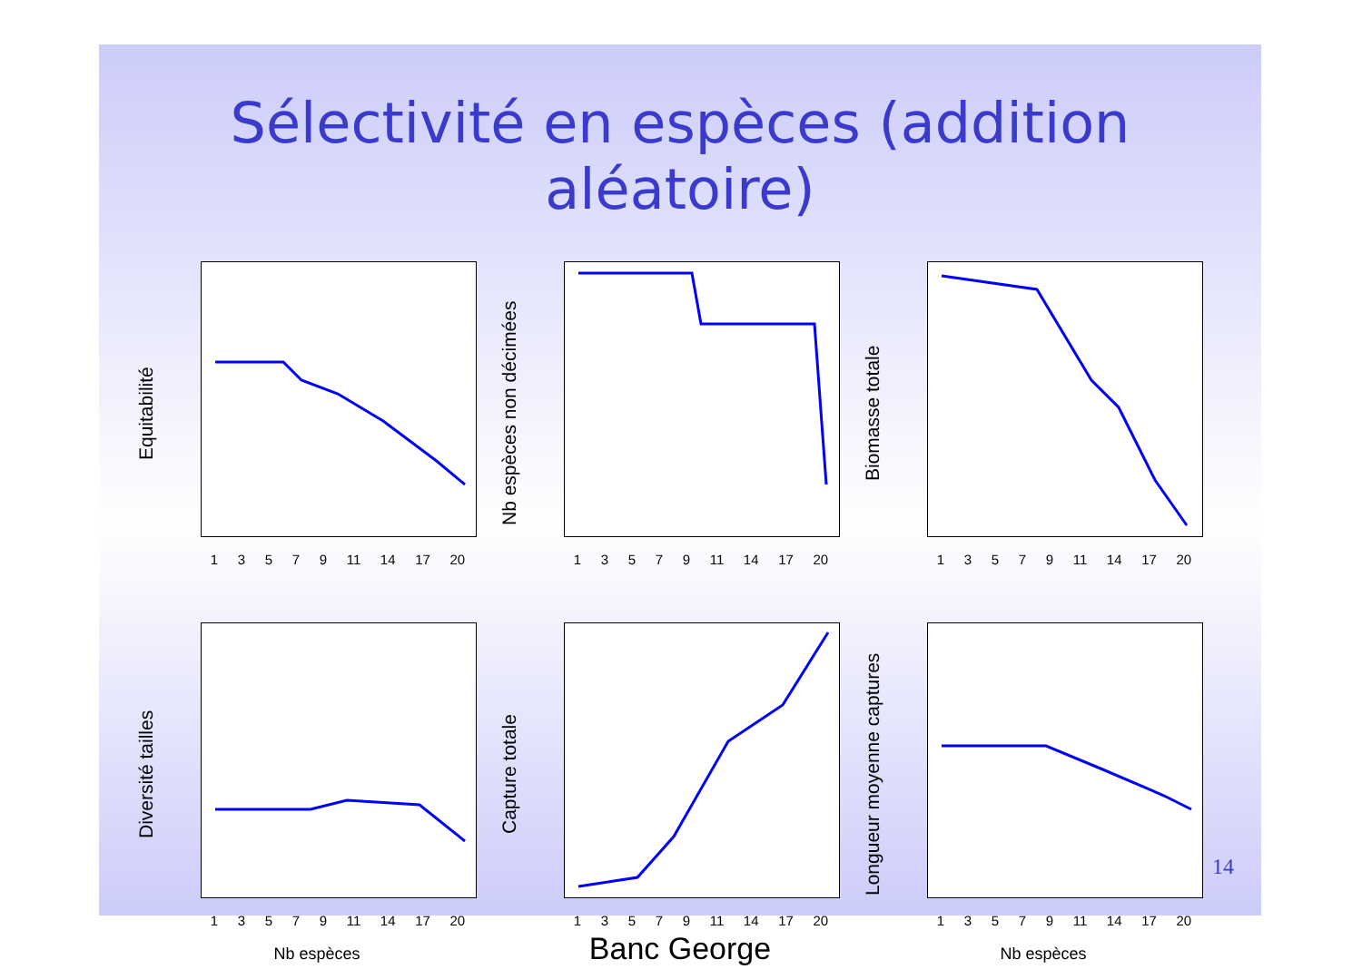Sélectivité en espèces (addition aléatoire)
Equitabilité
13579 11 14 17 20
Nb espèces non décimées
13579 11 14 17 20
Biomasse totale
13579 11 14 17 20
Diversité tailles
13579 11 14 17 20
Nb espèces
Capture totale
13579 11 14 17 20
Banc George
Longueur moyenne captures
13579 11 14 17 20
Nb espèces
14